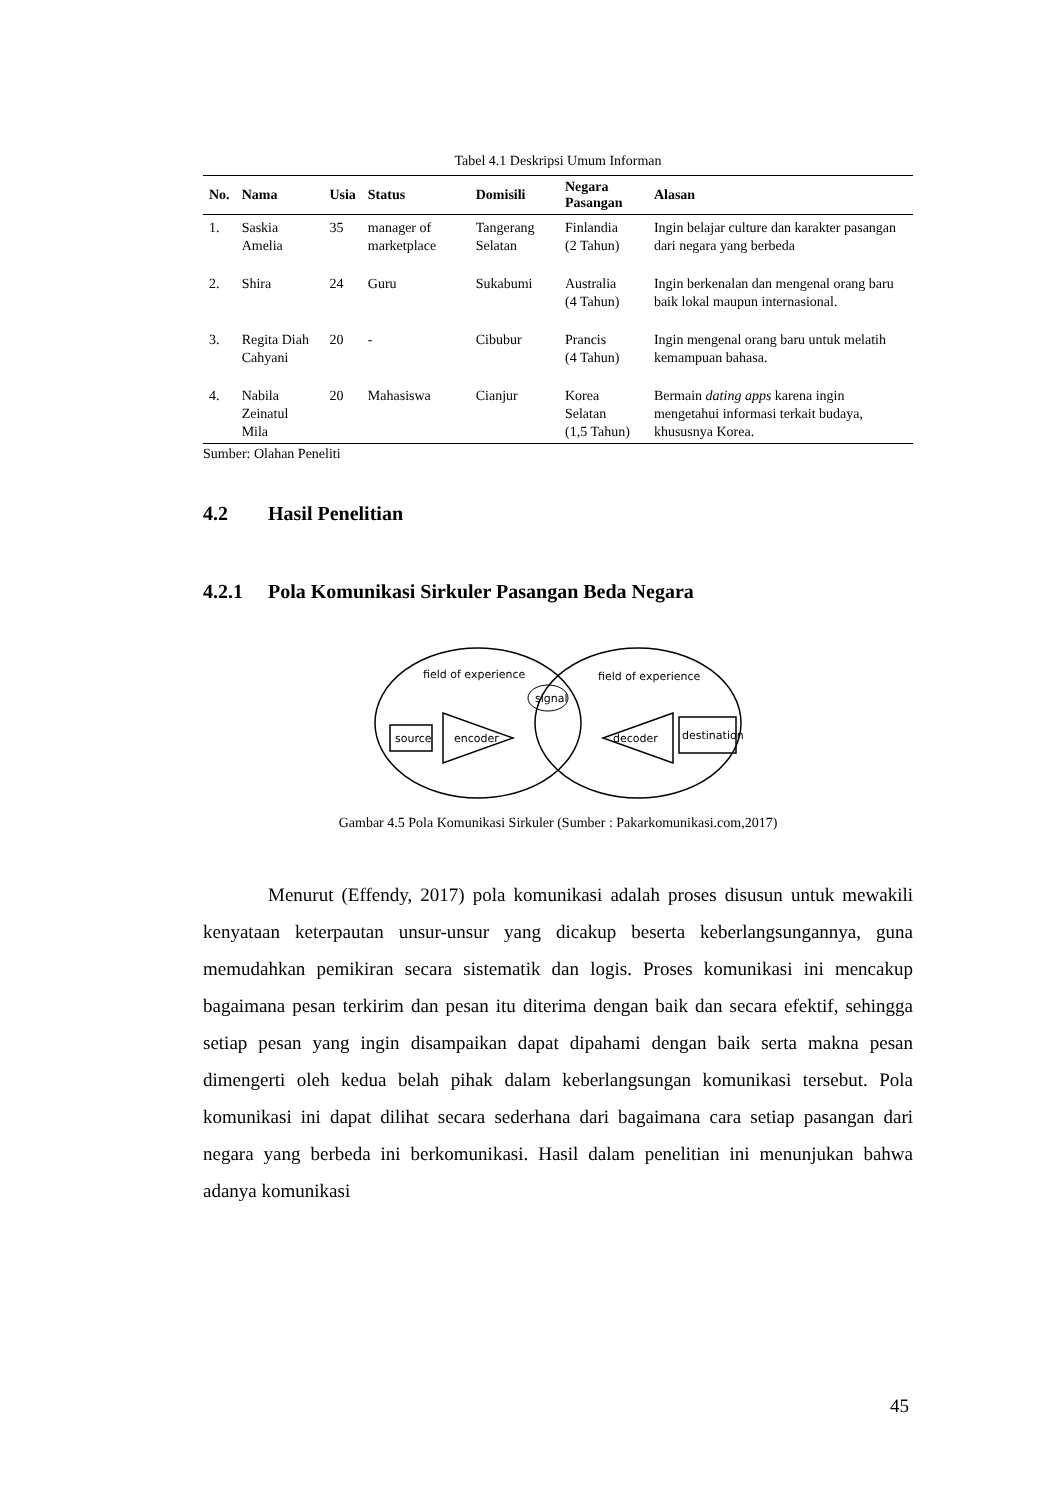Tabel 4.1 Deskripsi Umum Informan
| No. | Nama | Usia | Status | Domisili | Negara Pasangan | Alasan |
| --- | --- | --- | --- | --- | --- | --- |
| 1. | Saskia Amelia | 35 | manager of marketplace | Tangerang Selatan | Finlandia (2 Tahun) | Ingin belajar culture dan karakter pasangan dari negara yang berbeda |
| 2. | Shira | 24 | Guru | Sukabumi | Australia (4 Tahun) | Ingin berkenalan dan mengenal orang baru baik lokal maupun internasional. |
| 3. | Regita Diah Cahyani | 20 | - | Cibubur | Prancis (4 Tahun) | Ingin mengenal orang baru untuk melatih kemampuan bahasa. |
| 4. | Nabila Zeinatul Mila | 20 | Mahasiswa | Cianjur | Korea Selatan (1,5 Tahun) | Bermain dating apps karena ingin mengetahui informasi terkait budaya, khususnya Korea. |
Sumber: Olahan Peneliti
4.2 Hasil Penelitian
4.2.1 Pola Komunikasi Sirkuler Pasangan Beda Negara
field of experience
field of experience
signal
source
encoder
decoder
destination
Gambar 4.5 Pola Komunikasi Sirkuler (Sumber : Pakarkomunikasi.com,2017)
Menurut (Effendy, 2017) pola komunikasi adalah proses disusun untuk mewakili kenyataan keterpautan unsur-unsur yang dicakup beserta keberlangsungannya, guna memudahkan pemikiran secara sistematik dan logis. Proses komunikasi ini mencakup bagaimana pesan terkirim dan pesan itu diterima dengan baik dan secara efektif, sehingga setiap pesan yang ingin disampaikan dapat dipahami dengan baik serta makna pesan dimengerti oleh kedua belah pihak dalam keberlangsungan komunikasi tersebut. Pola komunikasi ini dapat dilihat secara sederhana dari bagaimana cara setiap pasangan dari negara yang berbeda ini berkomunikasi. Hasil dalam penelitian ini menunjukan bahwa adanya komunikasi
45